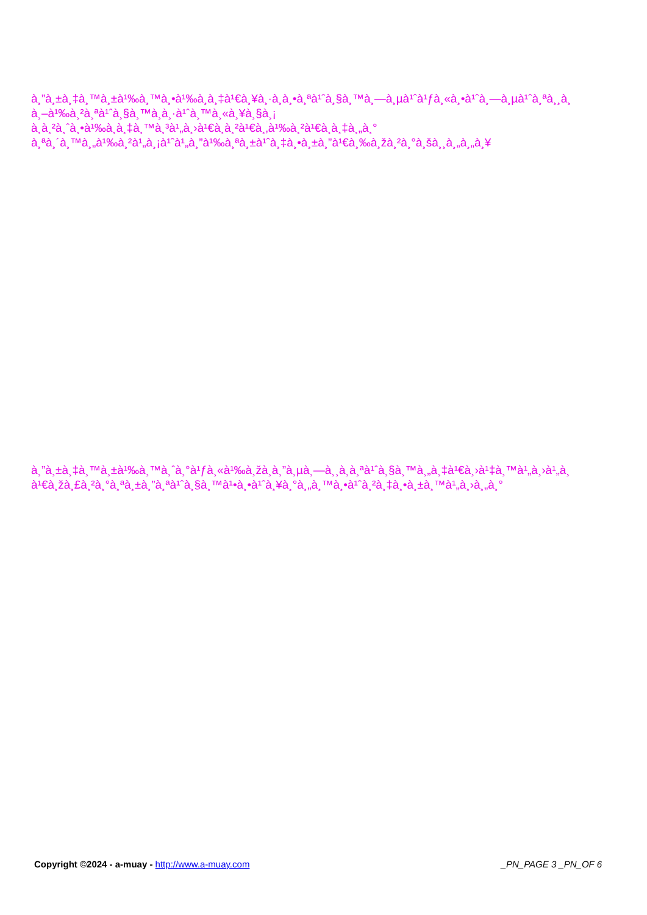à¸”à¸±à¸‡à¸™à¸±à¹‰à¸™à¸•à¹‰à¸­à¸‡à¹€à¸¥à¸·à¸­à¸•à¸ªà¹ˆà¸§à¸™à¸—à¸µà¹ˆà¹ƒà¸«à¸•à¹ˆà¸—à¸µà¹ˆà¸ªà¸¸à¸
à¸–à¹‰à¸²à¸ªà¹ˆà¸§à¸™à¸­à¸·à¹ˆà¸™à¸«à¸¥à¸§à¸¡
à¸­à¸²à¸ˆà¸•à¹‰à¸­à¸‡à¸™à¸³à¹„à¸›à¹€à¸­à¸²à¹€à¸‚à¹‰à¸²à¹€à¸­à¸‡à¸„à¸°
à¸ªà¸´à¸™à¸„à¹‰à¸²à¹„à¸¡à¹ˆà¹„à¸”à¹‰à¸ªà¸±à¹ˆà¸‡à¸•à¸±à¸”à¹€à¸‰à¸žà¸²à¸°à¸šà¸¸à¸„à¸„à¸¥
à¸”à¸±à¸‡à¸™à¸±à¹‰à¸™à¸ˆà¸°à¹ƒà¸«à¹‰à¸žà¸­à¸”à¸µà¸—à¸¸à¸à¸ªà¹ˆà¸§à¸™à¸„à¸‡à¹€à¸›à¹‡à¸™à¹„à¸›à¹„à¸
à¹€à¸žà¸£à¸²à¸°à¸ªà¸±à¸”à¸ªà¹ˆà¸§à¸™à¹•à¸•à¹ˆà¸¥à¸°à¸„à¸™à¸•à¹ˆà¸²à¸‡à¸•à¸±à¸™à¹„à¸›à¸„à¸°
Copyright ©2024 - a-muay - http://www.a-muay.com _PN_PAGE 3 _PN_OF 6